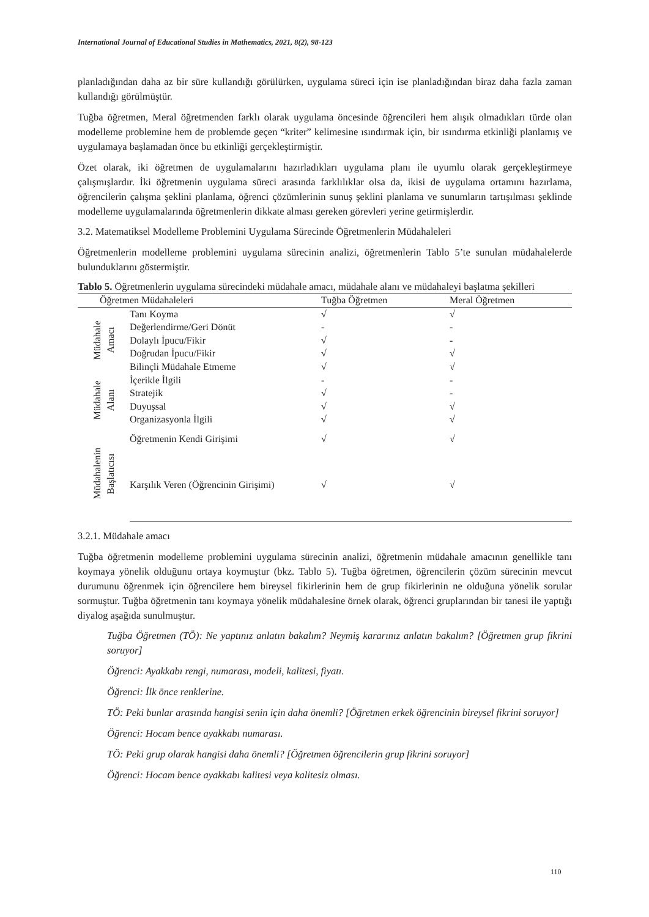International Journal of Educational Studies in Mathematics, 2021, 8(2), 98-123
planladığından daha az bir süre kullandığı görülürken, uygulama süreci için ise planladığından biraz daha fazla zaman kullandığı görülmüştür.
Tuğba öğretmen, Meral öğretmenden farklı olarak uygulama öncesinde öğrencileri hem alışık olmadıkları türde olan modelleme problemine hem de problemde geçen “kriter” kelimesine ısındırmak için, bir ısındırma etkinliği planlamış ve uygulamaya başlamadan önce bu etkinliği gerçekleştirmiştir.
Özet olarak, iki öğretmen de uygulamalarını hazırladıkları uygulama planı ile uyumlu olarak gerçekleştirmeye çalışmışlardır. İki öğretmenin uygulama süreci arasında farklılıklar olsa da, ikisi de uygulama ortamını hazırlama, öğrencilerin çalışma şeklini planlama, öğrenci çözümlerinin sunuş şeklini planlama ve sunumların tartışılması şeklinde modelleme uygulamalarında öğretmenlerin dikkate alması gereken görevleri yerine getirmişlerdir.
3.2. Matematiksel Modelleme Problemini Uygulama Sürecinde Öğretmenlerin Müdahaleleri
Öğretmenlerin modelleme problemini uygulama sürecinin analizi, öğretmenlerin Tablo 5’te sunulan müdahalelerde bulunduklarını göstermiştir.
Tablo 5. Öğretmenlerin uygulama sürecindeki müdahale amacı, müdahale alanı ve müdahaleyi başlatma şekilleri
| Öğretmen Müdahaleleri | | Tuğba Öğretmen | Meral Öğretmen |
| --- | --- | --- | --- |
| Müdahale Amacı | Tanı Koyma | √ | √ |
| | Değerlendirme/Geri Dönüt | - | - |
| | Dolaylı İpucu/Fikir | √ | - |
| | Doğrudan İpucu/Fikir | √ | √ |
| | Bilinçli Müdahale Etmeme | √ | √ |
| Müdahale Alanı | İçerikle İlgili | - | - |
| | Stratejik | √ | - |
| | Duyuşsal | √ | √ |
| | Organizasyonla İlgili | √ | √ |
| Müdahalenin Başlatıcısı | Öğretmenin Kendi Girişimi | √ | √ |
| | Karşılık Veren (Öğrencinin Girişimi) | √ | √ |
3.2.1. Müdahale amacı
Tuğba öğretmenin modelleme problemini uygulama sürecinin analizi, öğretmenin müdahale amacının genellikle tanı koymaya yönelik olduğunu ortaya koymuştur (bkz. Tablo 5). Tuğba öğretmen, öğrencilerin çözüm sürecinin mevcut durumunu öğrenmek için öğrencilere hem bireysel fikirlerinin hem de grup fikirlerinin ne olduğuna yönelik sorular sormuştur. Tuğba öğretmenin tanı koymaya yönelik müdahalesine örnek olarak, öğrenci gruplarından bir tanesi ile yaptığı diyalog aşağıda sunulmuştur.
Tuğba Öğretmen (TÖ): Ne yaptınız anlatın bakalım? Neymiş kararınız anlatın bakalım? [Öğretmen grup fikrini soruyor]
Öğrenci: Ayakkabı rengi, numarası, modeli, kalitesi, fiyatı.
Öğrenci: İlk önce renklerine.
TÖ: Peki bunlar arasında hangisi senin için daha önemli? [Öğretmen erkek öğrencinin bireysel fikrini soruyor]
Öğrenci: Hocam bence ayakkabı numarası.
TÖ: Peki grup olarak hangisi daha önemli? [Öğretmen öğrencilerin grup fikrini soruyor]
Öğrenci: Hocam bence ayakkabı kalitesi veya kalitesiz olması.
110